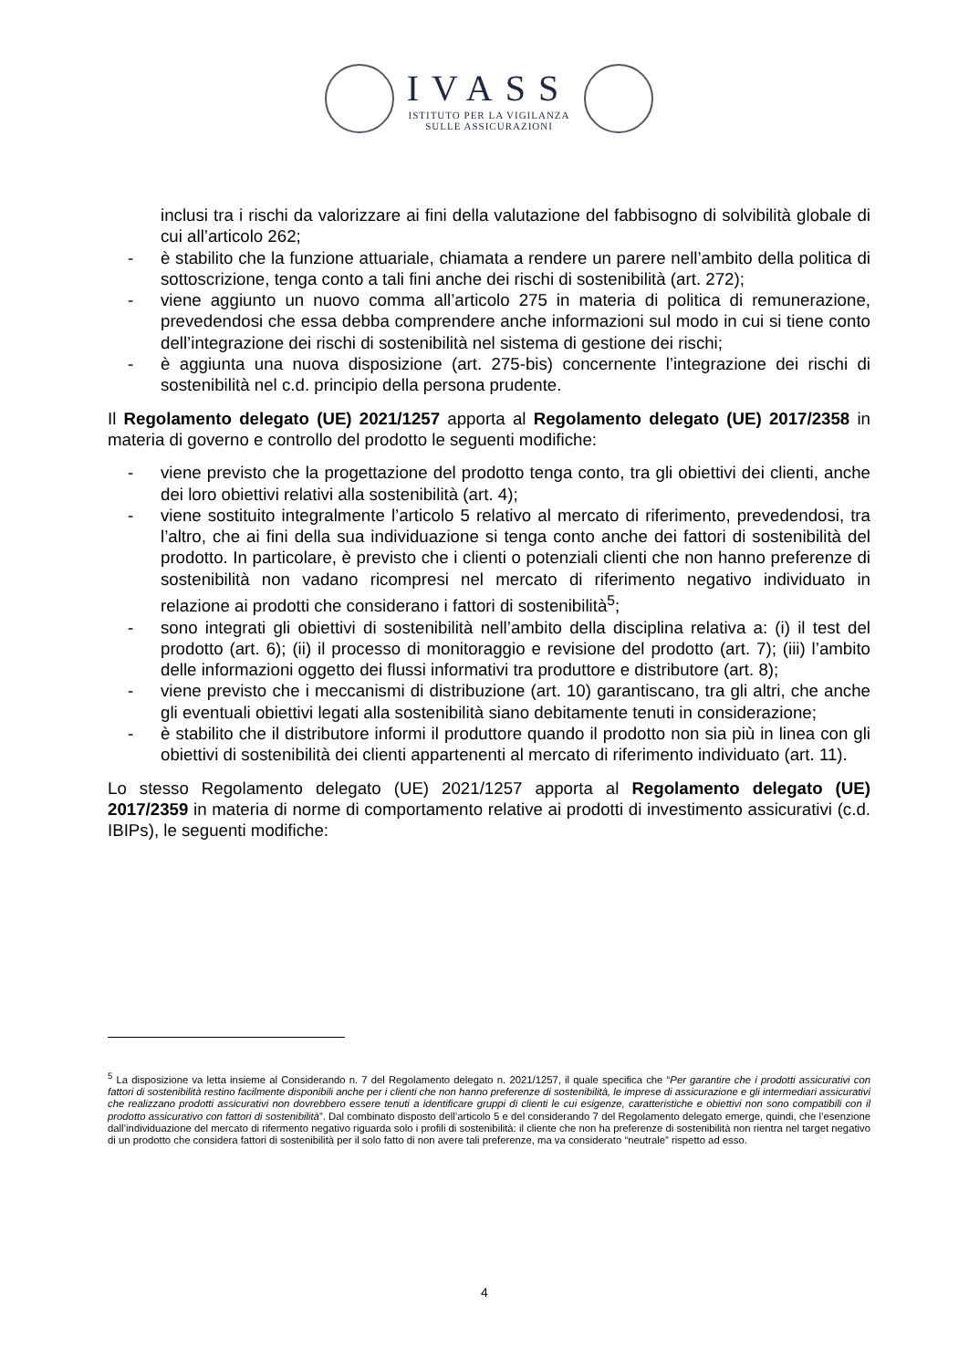IVASS
ISTITUTO PER LA VIGILANZA
SULLE ASSICURAZIONI
inclusi tra i rischi da valorizzare ai fini della valutazione del fabbisogno di solvibilità globale di cui all’articolo 262;
- è stabilito che la funzione attuariale, chiamata a rendere un parere nell’ambito della politica di sottoscrizione, tenga conto a tali fini anche dei rischi di sostenibilità (art. 272);
- viene aggiunto un nuovo comma all’articolo 275 in materia di politica di remunerazione, prevedendosi che essa debba comprendere anche informazioni sul modo in cui si tiene conto dell’integrazione dei rischi di sostenibilità nel sistema di gestione dei rischi;
- è aggiunta una nuova disposizione (art. 275-bis) concernente l’integrazione dei rischi di sostenibilità nel c.d. principio della persona prudente.
Il Regolamento delegato (UE) 2021/1257 apporta al Regolamento delegato (UE) 2017/2358 in materia di governo e controllo del prodotto le seguenti modifiche:
- viene previsto che la progettazione del prodotto tenga conto, tra gli obiettivi dei clienti, anche dei loro obiettivi relativi alla sostenibilità (art. 4);
- viene sostituito integralmente l’articolo 5 relativo al mercato di riferimento, prevedendosi, tra l’altro, che ai fini della sua individuazione si tenga conto anche dei fattori di sostenibilità del prodotto. In particolare, è previsto che i clienti o potenziali clienti che non hanno preferenze di sostenibilità non vadano ricompresi nel mercato di riferimento negativo individuato in relazione ai prodotti che considerano i fattori di sostenibilità<sup>5</sup>;
- sono integrati gli obiettivi di sostenibilità nell’ambito della disciplina relativa a: (i) il test del prodotto (art. 6); (ii) il processo di monitoraggio e revisione del prodotto (art. 7); (iii) l’ambito delle informazioni oggetto dei flussi informativi tra produttore e distributore (art. 8);
- viene previsto che i meccanismi di distribuzione (art. 10) garantiscano, tra gli altri, che anche gli eventuali obiettivi legati alla sostenibilità siano debitamente tenuti in considerazione;
- è stabilito che il distributore informi il produttore quando il prodotto non sia più in linea con gli obiettivi di sostenibilità dei clienti appartenenti al mercato di riferimento individuato (art. 11).
Lo stesso Regolamento delegato (UE) 2021/1257 apporta al Regolamento delegato (UE) 2017/2359 in materia di norme di comportamento relative ai prodotti di investimento assicurativi (c.d. IBIPs), le seguenti modifiche:
<sup>5</sup> La disposizione va letta insieme al Considerando n. 7 del Regolamento delegato n. 2021/1257, il quale specifica che “Per garantire che i prodotti assicurativi con fattori di sostenibilità restino facilmente disponibili anche per i clienti che non hanno preferenze di sostenibilità, le imprese di assicurazione e gli intermediari assicurativi che realizzano prodotti assicurativi non dovrebbero essere tenuti a identificare gruppi di clienti le cui esigenze, caratteristiche e obiettivi non sono compatibili con il prodotto assicurativo con fattori di sostenibilità”. Dal combinato disposto dell’articolo 5 e del considerando 7 del Regolamento delegato emerge, quindi, che l’esenzione dall’individuazione del mercato di rifermento negativo riguarda solo i profili di sostenibilità: il cliente che non ha preferenze di sostenibilità non rientra nel target negativo di un prodotto che considera fattori di sostenibilità per il solo fatto di non avere tali preferenze, ma va considerato “neutrale” rispetto ad esso.
4